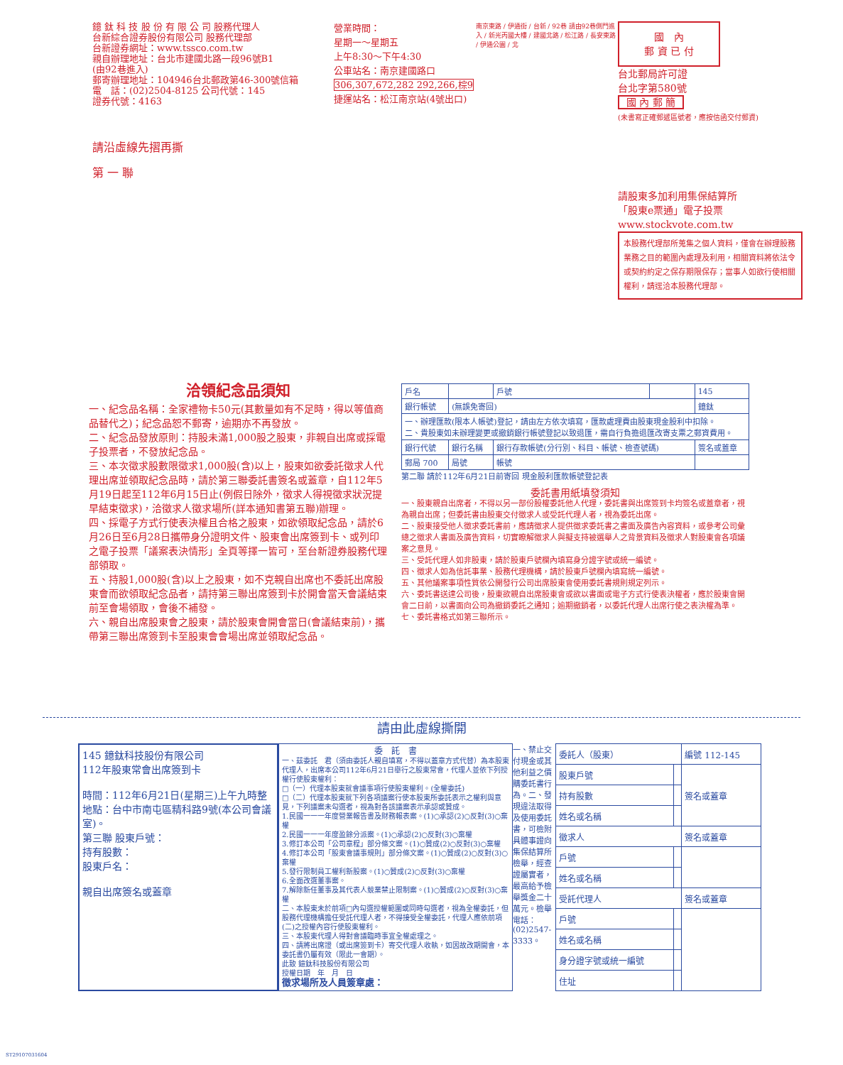鐿 鈦 科 技 股 份 有 限 公 司 股務代理人
台新綜合證券股份有限公司 股務代理部
台新證券網址：www.tssco.com.tw
親自辦理地址：台北市建國北路一段96號B1
(由92巷進入)
郵寄辦理地址：104946台北郵政第46-300號信箱
電　話：(02)2504-8125 公司代號：145
證券代號：4163
請沿虛線先摺再撕
第 一 聯
營業時間：
星期一～星期五
上午8:30～下午4:30
公車站名：南京建國路口
306,307,672,282 292,266,棕9
捷運站名：松江南京站(4號出口)
南京東路 / 伊通街 / 台新 / 92巷 請由92巷側門進入 / 新光丙國大樓 / 建國北路 / 松江路 / 長安東路 / 伊通公園 / 北
國　內
郵 資 已 付
台北郵局許可證
台北字第580號
國 內 郵 簡
(未書寫正確郵遞區號者，應按信函交付郵資)
請股東多加利用集保結算所
「股東e票通」電子投票
www.stockvote.com.tw
本股務代理部所蒐集之個人資料，僅會在辦理股務業務之目的範圍內處理及利用，相關資料將依法令或契約約定之保存期限保存；當事人如欲行使相關權利，請逕洽本股務代理部。
洽領紀念品須知
一、紀念品名稱：全家禮物卡50元(其數量如有不足時，得以等值商品替代之)；紀念品恕不郵寄，逾期亦不再發放。
二、紀念品發放原則：持股未滿1,000股之股東，非親自出席或採電子投票者，不發放紀念品。
三、本次徵求股數限徵求1,000股(含)以上，股東如欲委託徵求人代理出席並領取紀念品時，請於第三聯委託書簽名或蓋章，自112年5月19日起至112年6月15日止(例假日除外，徵求人得視徵求狀況提早結束徵求)，洽徵求人徵求場所(詳本通知書第五聯)辦理。
四、採電子方式行使表決權且合格之股東，如欲領取紀念品，請於6月26日至6月28日攜帶身分證明文件、股東會出席簽到卡、或列印之電子投票「議案表決情形」全頁等擇一皆可，至台新證券股務代理部領取。
五、持股1,000股(含)以上之股東，如不克親自出席也不委託出席股東會而欲領取紀念品者，請持第三聯出席簽到卡於開會當天會議結束前至會場領取，會後不補發。
六、親自出席股東會之股東，請於股東會開會當日(會議結束前)，攜帶第三聯出席簽到卡至股東會會場出席並領取紀念品。
| 戶名 | | 戶號 | | 145 |
| 銀行帳號 | (無誤免寄回) | | | 鐿鈦 |
| 一、辦理匯款(限本人帳號)登記，請由左方依次填寫，匯款處理費由股東現金股利中扣除。 二、貴股東如未辦理變更或撤銷銀行帳號登記以致退匯，需自行負擔退匯改寄支票之郵資費用。 | | | | |
| 銀行代號 | 銀行名稱 | 銀行存款帳號(分行別、科目、帳號、檢查號碼) | | 簽名或蓋章 |
| 郵局 700 | 局號 | 帳號 | | |
第二聯 請於112年6月21日前寄回 現金股利匯款帳號登記表
委託書用紙填發須知
一、股東親自出席者，不得以另一部份股權委託他人代理，委託書與出席簽到卡均簽名或蓋章者，視為親自出席；但委託書由股東交付徵求人或受託代理人者，視為委託出席。
二、股東接受他人徵求委託書前，應請徵求人提供徵求委託書之書面及廣告內容資料，或參考公司彙總之徵求人書面及廣告資料，切實瞭解徵求人與擬支持被選舉人之背景資料及徵求人對股東會各項議案之意見。
三、受託代理人如非股東，請於股東戶號欄內填寫身分證字號或統一編號。
四、徵求人如為信託事業、股務代理機構，請於股東戶號欄內填寫統一編號。
五、其他議案事項性質依公開發行公司出席股東會使用委託書規則規定列示。
六、委託書送達公司後，股東欲親自出席股東會或欲以書面或電子方式行使表決權者，應於股東會開會二日前，以書面向公司為撤銷委託之通知；逾期撤銷者，以委託代理人出席行使之表決權為準。
七、委託書格式如第三聯所示。
請由此虛線撕開
145 鐿鈦科技股份有限公司
112年股東常會出席簽到卡
時間：112年6月21日(星期三)上午九時整
地點：台中市南屯區精科路9號(本公司會議室)。
第三聯 股東戶號：
持有股數：
股東戶名：
親自出席簽名或蓋章
委　託　書
一、茲委託　君（須由委託人親自填寫，不得以蓋章方式代替）為本股東代理人，出席本公司112年6月21日舉行之股東常會，代理人並依下列授權行使股東權利：
□（一）代理本股東就會議事項行使股東權利。(全權委託)
□（二）代理本股東就下列各項議案行使本股東所委託表示之權利與意見，下列議案未勾選者，視為對各該議案表示承認或贊成。
1.民國一一一年度營業報告書及財務報表案。(1)○承認(2)○反對(3)○棄權
2.民國一一一年度盈餘分派案。(1)○承認(2)○反對(3)○棄權
3.修訂本公司「公司章程」部分條文案。(1)○贊成(2)○反對(3)○棄權
4.修訂本公司「股東會議事規則」部分條文案。(1)○贊成(2)○反對(3)○棄權
5.發行限制員工權利新股案。(1)○贊成(2)○反對(3)○棄權
6.全面改選董事案。
7.解除新任董事及其代表人競業禁止限制案。(1)○贊成(2)○反對(3)○棄權
二、本股東未於前項□內勾選授權範圍或同時勾選者，視為全權委託，但股務代理機構擔任受託代理人者，不得接受全權委託，代理人應依前項(二)之授權內容行使股東權利。
三、本股東代理人得對會議臨時事宜全權處理之。
四、請將出席證（或出席簽到卡）寄交代理人收執，如因故改期開會，本委託書仍屬有效（限此一會期）。
此致 鐿鈦科技股份有限公司
授權日期　年　月　日
徵求場所及人員簽章處：
一、禁止交付現金或其他利益之價購委託書行為。二、發現違法取得及使用委託書，可檢附具體事證向集保結算所檢舉，經查證屬實者，最高給予檢舉獎金二十萬元。檢舉電話：(02)2547-3333。
| 委託人（股東） | | 編號 112-145 |
| 股東戶號 | | 簽名或蓋章 |
| 持有股數 | | |
| 姓名或名稱 | | |
| 徵求人 | | 簽名或蓋章 |
| 戶號 | | |
| 姓名或名稱 | | |
| 受託代理人 | | 簽名或蓋章 |
| 戶號 | | |
| 姓名或名稱 | | |
| 身分證字號或統一編號 | | |
| 住址 | | |
ST29107031604